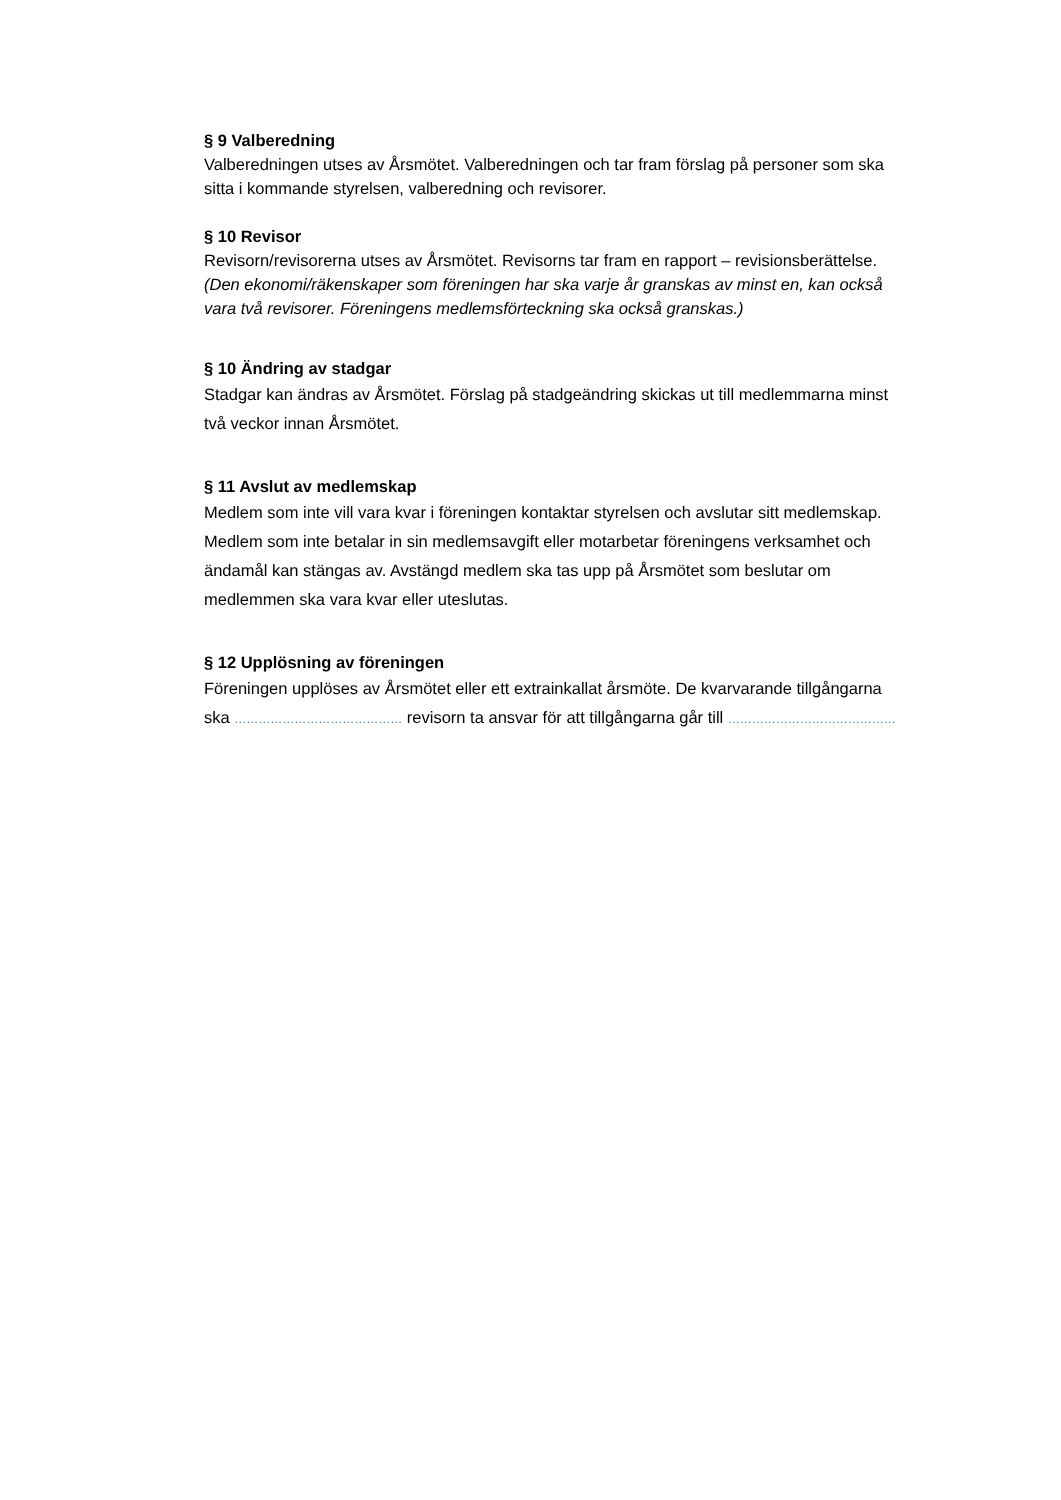§ 9 Valberedning
Valberedningen utses av Årsmötet. Valberedningen och tar fram förslag på personer som ska sitta i kommande styrelsen, valberedning och revisorer.
§ 10 Revisor
Revisorn/revisorerna utses av Årsmötet. Revisorns tar fram en rapport – revisionsberättelse. (Den ekonomi/räkenskaper som föreningen har ska varje år granskas av minst en, kan också vara två revisorer. Föreningens medlemsförteckning ska också granskas.)
§ 10 Ändring av stadgar
Stadgar kan ändras av Årsmötet. Förslag på stadgeändring skickas ut till medlemmarna minst två veckor innan Årsmötet.
§ 11 Avslut av medlemskap
Medlem som inte vill vara kvar i föreningen kontaktar styrelsen och avslutar sitt medlemskap.
Medlem som inte betalar in sin medlemsavgift eller motarbetar föreningens verksamhet och ändamål kan stängas av. Avstängd medlem ska tas upp på Årsmötet som beslutar om medlemmen ska vara kvar eller uteslutas.
§ 12 Upplösning av föreningen
Föreningen upplöses av Årsmötet eller ett extrainkallat årsmöte. De kvarvarande tillgångarna ska …………………………………… revisorn ta ansvar för att tillgångarna går till ……………………………………